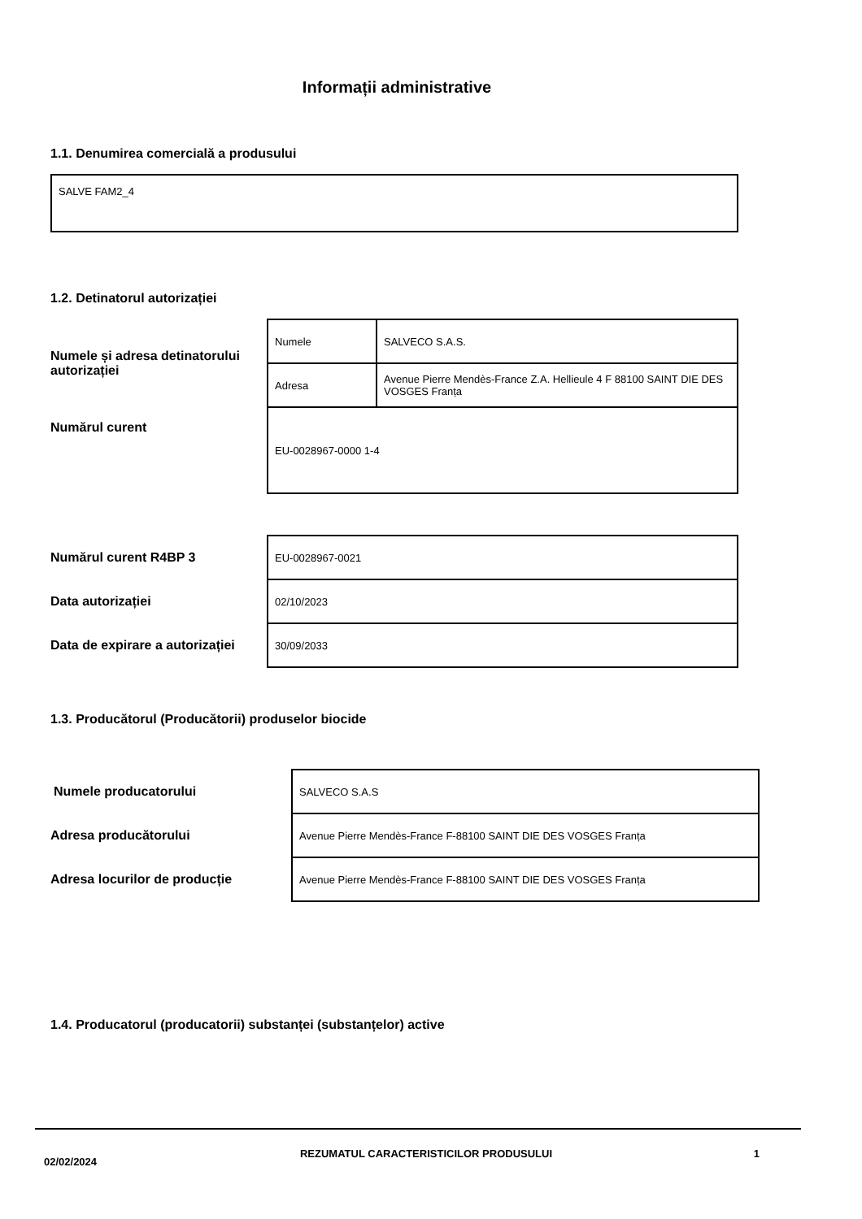Informații administrative
1.1. Denumirea comercială a produsului
SALVE FAM2_4
1.2. Detinatorul autorizației
| Numele și adresa detinatorului autorizației | Numele | SALVECO S.A.S. |
| | Adresa | Avenue Pierre Mendès-France Z.A. Hellieule 4 F 88100 SAINT DIE DES VOSGES Franța |
| Numărul curent | EU-0028967-0000 1-4 | |
| Numărul curent R4BP 3 | EU-0028967-0021 |
| Data autorizației | 02/10/2023 |
| Data de expirare a autorizației | 30/09/2033 |
1.3. Producătorul (Producătorii) produselor biocide
| Numele producatorului | SALVECO S.A.S |
| Adresa producătorului | Avenue Pierre Mendès-France F-88100 SAINT DIE DES VOSGES Franța |
| Adresa locurilor de producție | Avenue Pierre Mendès-France F-88100 SAINT DIE DES VOSGES Franța |
1.4. Producatorul (producatorii) substanței (substanțelor) active
02/02/2024
REZUMATUL CARACTERISTICILOR PRODUSULUI 1